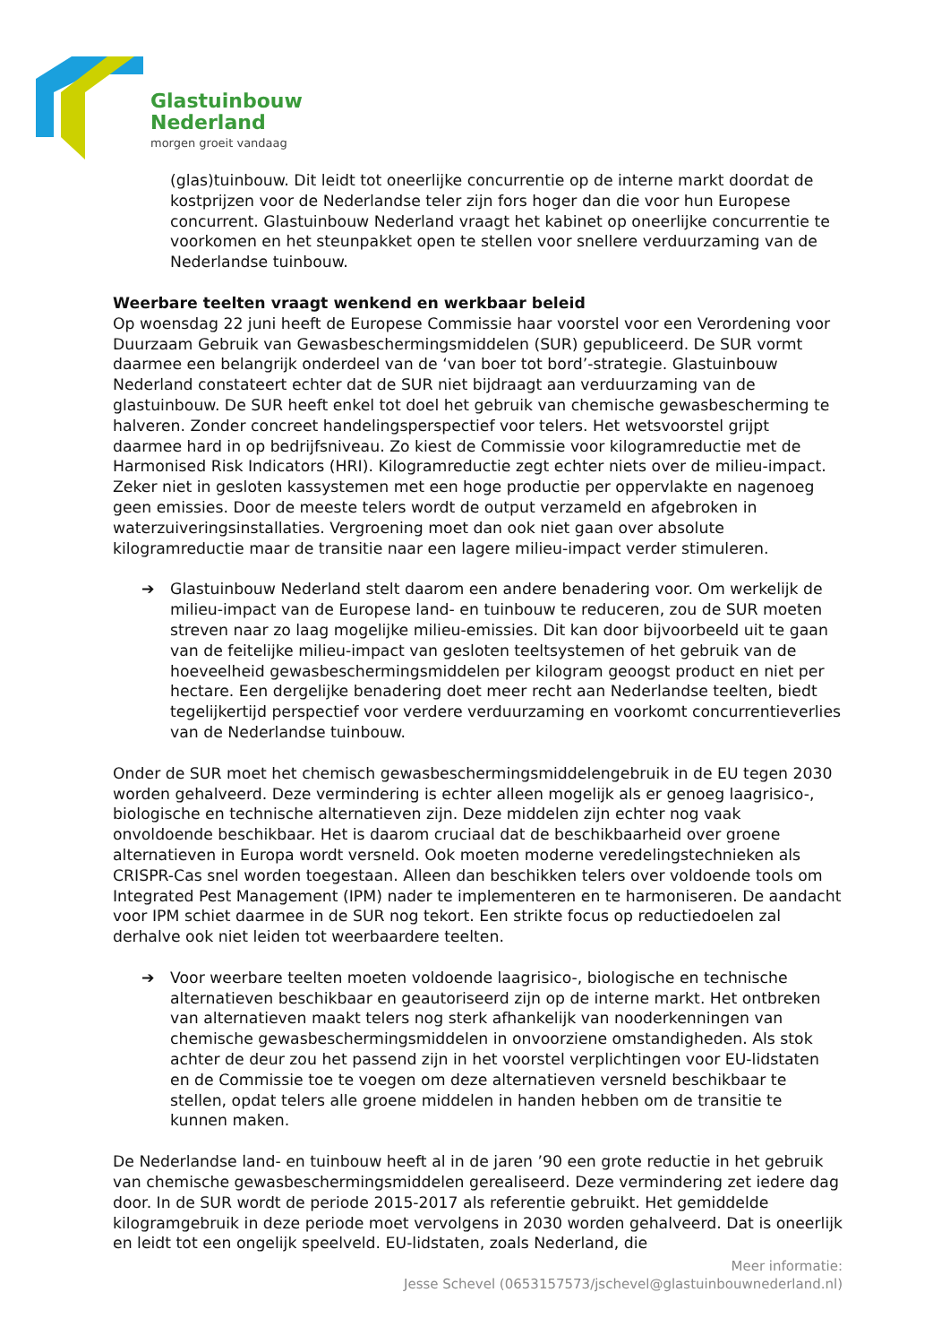Glastuinbouw
Nederland
morgen groeit vandaag
(glas)tuinbouw. Dit leidt tot oneerlijke concurrentie op de interne markt doordat de kostprijzen voor de Nederlandse teler zijn fors hoger dan die voor hun Europese concurrent. Glastuinbouw Nederland vraagt het kabinet op oneerlijke concurrentie te voorkomen en het steunpakket open te stellen voor snellere verduurzaming van de Nederlandse tuinbouw.
Weerbare teelten vraagt wenkend en werkbaar beleid
Op woensdag 22 juni heeft de Europese Commissie haar voorstel voor een Verordening voor Duurzaam Gebruik van Gewasbeschermingsmiddelen (SUR) gepubliceerd. De SUR vormt daarmee een belangrijk onderdeel van de ‘van boer tot bord’-strategie. Glastuinbouw Nederland constateert echter dat de SUR niet bijdraagt aan verduurzaming van de glastuinbouw. De SUR heeft enkel tot doel het gebruik van chemische gewasbescherming te halveren. Zonder concreet handelingsperspectief voor telers. Het wetsvoorstel grijpt daarmee hard in op bedrijfsniveau. Zo kiest de Commissie voor kilogramreductie met de Harmonised Risk Indicators (HRI). Kilogramreductie zegt echter niets over de milieu-impact. Zeker niet in gesloten kassystemen met een hoge productie per oppervlakte en nagenoeg geen emissies. Door de meeste telers wordt de output verzameld en afgebroken in waterzuiveringsinstallaties. Vergroening moet dan ook niet gaan over absolute kilogramreductie maar de transitie naar een lagere milieu-impact verder stimuleren.
➔ Glastuinbouw Nederland stelt daarom een andere benadering voor. Om werkelijk de milieu-impact van de Europese land- en tuinbouw te reduceren, zou de SUR moeten streven naar zo laag mogelijke milieu-emissies. Dit kan door bijvoorbeeld uit te gaan van de feitelijke milieu-impact van gesloten teeltsystemen of het gebruik van de hoeveelheid gewasbeschermingsmiddelen per kilogram geoogst product en niet per hectare. Een dergelijke benadering doet meer recht aan Nederlandse teelten, biedt tegelijkertijd perspectief voor verdere verduurzaming en voorkomt concurrentieverlies van de Nederlandse tuinbouw.
Onder de SUR moet het chemisch gewasbeschermingsmiddelengebruik in de EU tegen 2030 worden gehalveerd. Deze vermindering is echter alleen mogelijk als er genoeg laagrisico-, biologische en technische alternatieven zijn. Deze middelen zijn echter nog vaak onvoldoende beschikbaar. Het is daarom cruciaal dat de beschikbaarheid over groene alternatieven in Europa wordt versneld. Ook moeten moderne veredelingstechnieken als CRISPR-Cas snel worden toegestaan. Alleen dan beschikken telers over voldoende tools om Integrated Pest Management (IPM) nader te implementeren en te harmoniseren. De aandacht voor IPM schiet daarmee in de SUR nog tekort. Een strikte focus op reductiedoelen zal derhalve ook niet leiden tot weerbaardere teelten.
➔ Voor weerbare teelten moeten voldoende laagrisico-, biologische en technische alternatieven beschikbaar en geautoriseerd zijn op de interne markt. Het ontbreken van alternatieven maakt telers nog sterk afhankelijk van nooderkenningen van chemische gewasbeschermingsmiddelen in onvoorziene omstandigheden. Als stok achter de deur zou het passend zijn in het voorstel verplichtingen voor EU-lidstaten en de Commissie toe te voegen om deze alternatieven versneld beschikbaar te stellen, opdat telers alle groene middelen in handen hebben om de transitie te kunnen maken.
De Nederlandse land- en tuinbouw heeft al in de jaren ’90 een grote reductie in het gebruik van chemische gewasbeschermingsmiddelen gerealiseerd. Deze vermindering zet iedere dag door. In de SUR wordt de periode 2015-2017 als referentie gebruikt. Het gemiddelde kilogramgebruik in deze periode moet vervolgens in 2030 worden gehalveerd. Dat is oneerlijk en leidt tot een ongelijk speelveld. EU-lidstaten, zoals Nederland, die
Meer informatie:
Jesse Schevel (0653157573/jschevel@glastuinbouwnederland.nl)